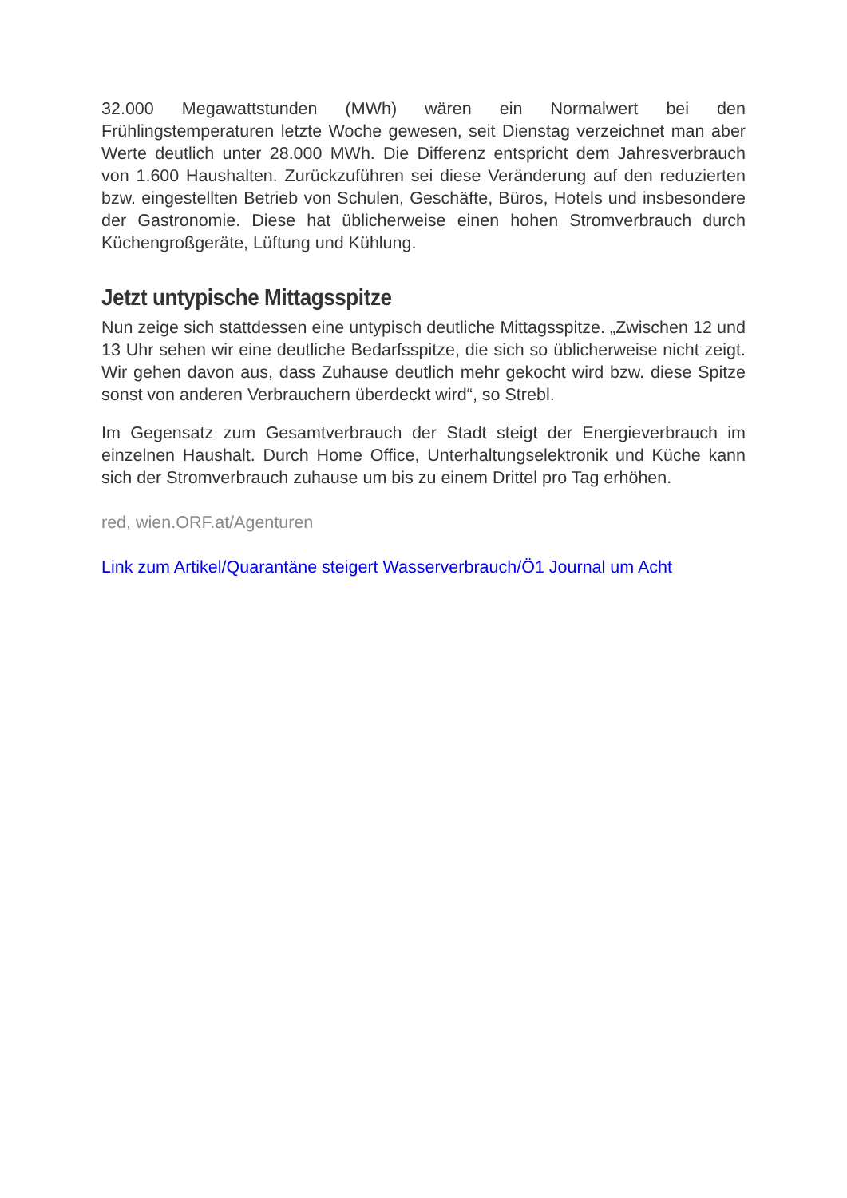32.000 Megawattstunden (MWh) wären ein Normalwert bei den Frühlingstemperaturen letzte Woche gewesen, seit Dienstag verzeichnet man aber Werte deutlich unter 28.000 MWh. Die Differenz entspricht dem Jahresverbrauch von 1.600 Haushalten. Zurückzuführen sei diese Veränderung auf den reduzierten bzw. eingestellten Betrieb von Schulen, Geschäfte, Büros, Hotels und insbesondere der Gastronomie. Diese hat üblicherweise einen hohen Stromverbrauch durch Küchengroßgeräte, Lüftung und Kühlung.
Jetzt untypische Mittagsspitze
Nun zeige sich stattdessen eine untypisch deutliche Mittagsspitze. „Zwischen 12 und 13 Uhr sehen wir eine deutliche Bedarfsspitze, die sich so üblicherweise nicht zeigt. Wir gehen davon aus, dass Zuhause deutlich mehr gekocht wird bzw. diese Spitze sonst von anderen Verbrauchern überdeckt wird“, so Strebl.
Im Gegensatz zum Gesamtverbrauch der Stadt steigt der Energieverbrauch im einzelnen Haushalt. Durch Home Office, Unterhaltungselektronik und Küche kann sich der Stromverbrauch zuhause um bis zu einem Drittel pro Tag erhöhen.
red, wien.ORF.at/Agenturen
Link zum Artikel/Quarantäne steigert Wasserverbrauch/Ö1 Journal um Acht